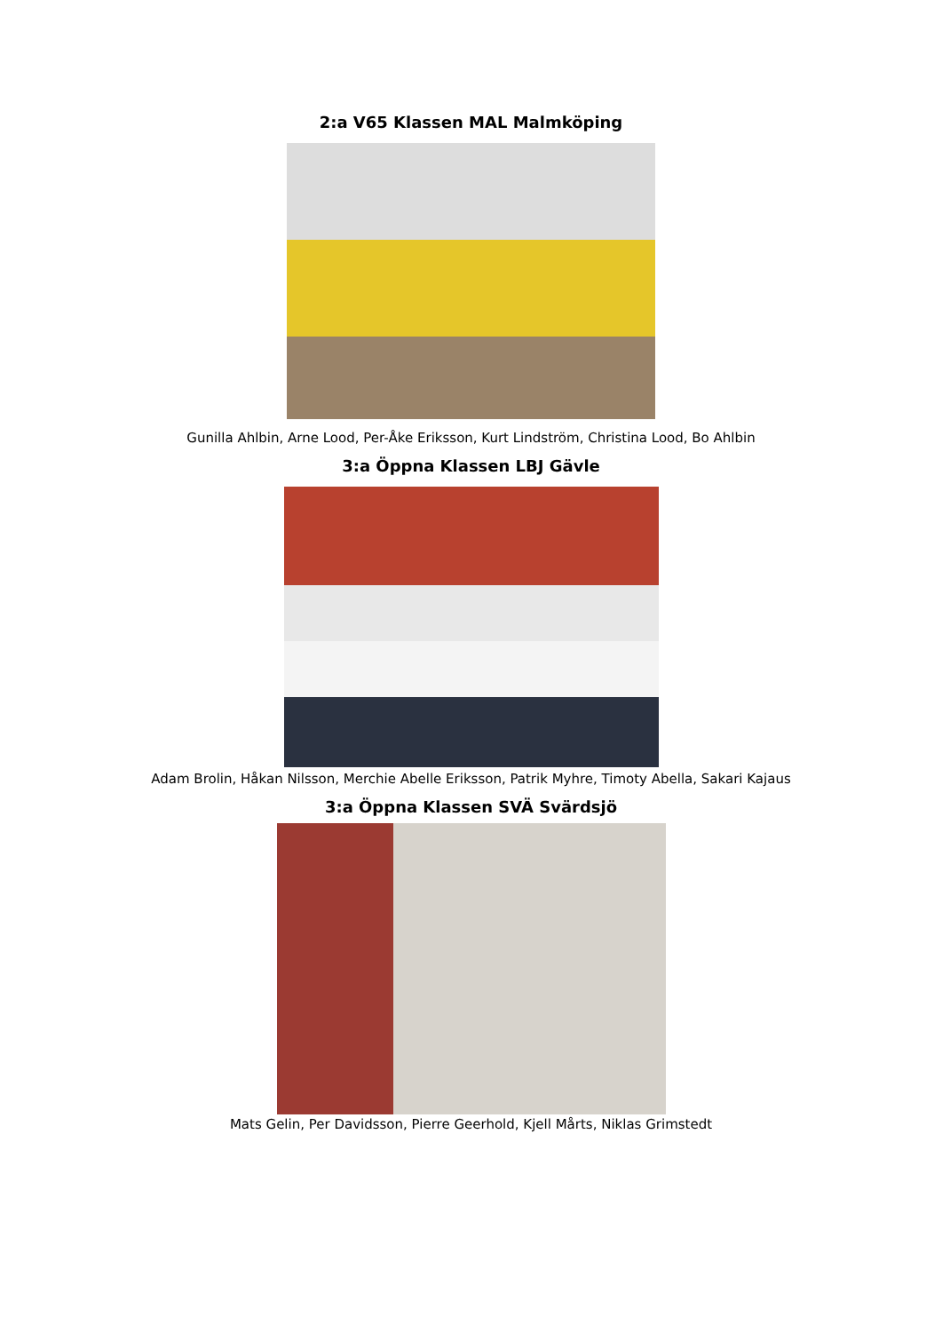2:a V65 Klassen MAL Malmköping
Gunilla Ahlbin, Arne Lood, Per-Åke Eriksson, Kurt Lindström, Christina Lood, Bo Ahlbin
3:a Öppna Klassen LBJ Gävle
Adam Brolin, Håkan Nilsson, Merchie Abelle Eriksson, Patrik Myhre, Timoty Abella, Sakari Kajaus
3:a Öppna Klassen SVÄ Svärdsjö
Mats Gelin, Per Davidsson, Pierre Geerhold, Kjell Mårts, Niklas Grimstedt